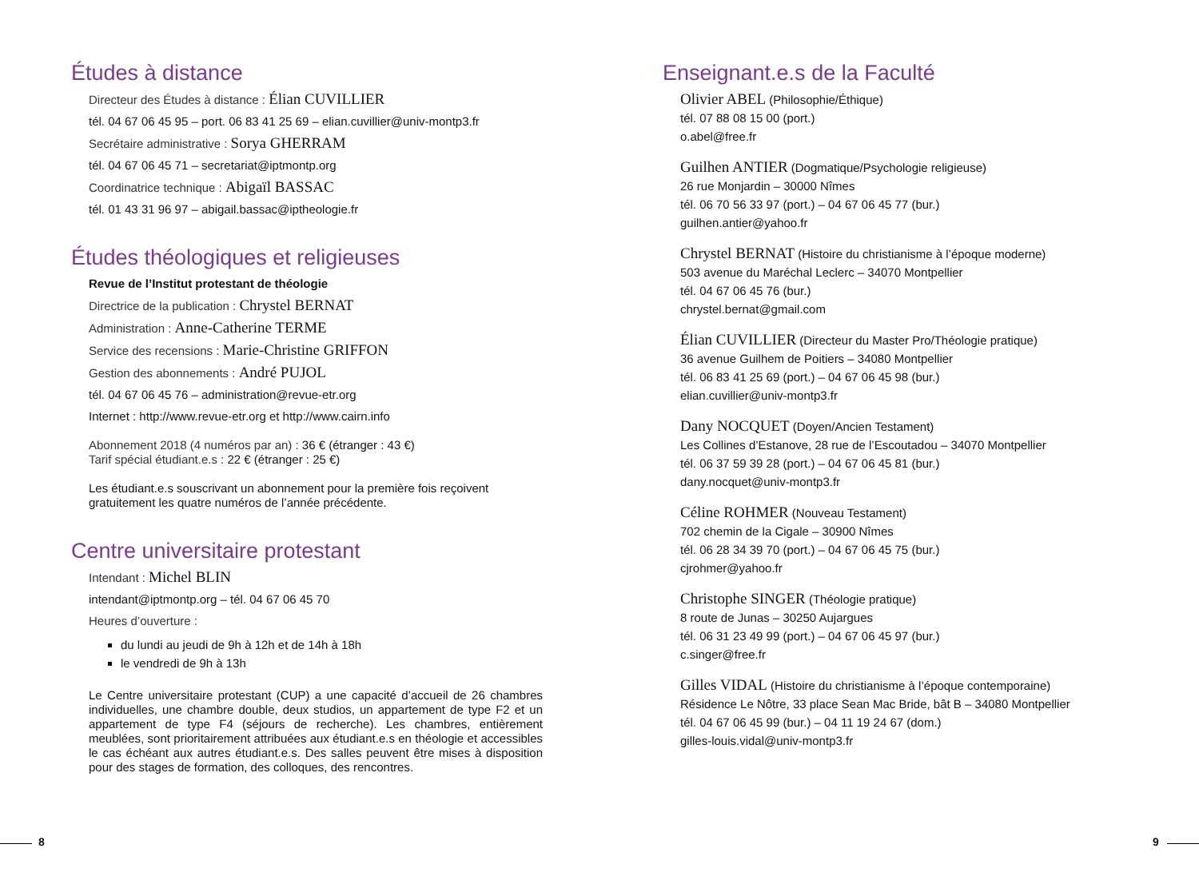Études à distance
Directeur des Études à distance : Élian CUVILLIER
tél. 04 67 06 45 95 – port. 06 83 41 25 69 – elian.cuvillier@univ-montp3.fr
Secrétaire administrative : Sorya GHERRAM
tél. 04 67 06 45 71 – secretariat@iptmontp.org
Coordinatrice technique : Abigaïl BASSAC
tél. 01 43 31 96 97 – abigail.bassac@iptheologie.fr
Études théologiques et religieuses
Revue de l’Institut protestant de théologie
Directrice de la publication : Chrystel BERNAT
Administration : Anne-Catherine TERME
Service des recensions : Marie-Christine GRIFFON
Gestion des abonnements : André PUJOL
tél. 04 67 06 45 76 – administration@revue-etr.org
Internet : http://www.revue-etr.org et http://www.cairn.info
Abonnement 2018 (4 numéros par an) : 36 € (étranger : 43 €)
Tarif spécial étudiant.e.s : 22 € (étranger : 25 €)
Les étudiant.e.s souscrivant un abonnement pour la première fois reçoivent gratuitement les quatre numéros de l’année précédente.
Centre universitaire protestant
Intendant : Michel BLIN
intendant@iptmontp.org – tél. 04 67 06 45 70
Heures d’ouverture :
du lundi au jeudi de 9h à 12h et de 14h à 18h
le vendredi de 9h à 13h
Le Centre universitaire protestant (CUP) a une capacité d’accueil de 26 chambres individuelles, une chambre double, deux studios, un appartement de type F2 et un appartement de type F4 (séjours de recherche). Les chambres, entièrement meublées, sont prioritairement attribuées aux étudiant.e.s en théologie et accessibles le cas échéant aux autres étudiant.e.s. Des salles peuvent être mises à disposition pour des stages de formation, des colloques, des rencontres.
Enseignant.e.s de la Faculté
Olivier ABEL (Philosophie/Éthique)
tél. 07 88 08 15 00 (port.)
o.abel@free.fr
Guilhen ANTIER (Dogmatique/Psychologie religieuse)
26 rue Monjardin – 30000 Nîmes
tél. 06 70 56 33 97 (port.) – 04 67 06 45 77 (bur.)
guilhen.antier@yahoo.fr
Chrystel BERNAT (Histoire du christianisme à l’époque moderne)
503 avenue du Maréchal Leclerc – 34070 Montpellier
tél. 04 67 06 45 76 (bur.)
chrystel.bernat@gmail.com
Élian CUVILLIER (Directeur du Master Pro/Théologie pratique)
36 avenue Guilhem de Poitiers – 34080 Montpellier
tél. 06 83 41 25 69 (port.) – 04 67 06 45 98 (bur.)
elian.cuvillier@univ-montp3.fr
Dany NOCQUET (Doyen/Ancien Testament)
Les Collines d’Estanove, 28 rue de l’Escoutadou – 34070 Montpellier
tél. 06 37 59 39 28 (port.) – 04 67 06 45 81 (bur.)
dany.nocquet@univ-montp3.fr
Céline ROHMER (Nouveau Testament)
702 chemin de la Cigale – 30900 Nîmes
tél. 06 28 34 39 70 (port.) – 04 67 06 45 75 (bur.)
cjrohmer@yahoo.fr
Christophe SINGER (Théologie pratique)
8 route de Junas – 30250 Aujargues
tél. 06 31 23 49 99 (port.) – 04 67 06 45 97 (bur.)
c.singer@free.fr
Gilles VIDAL (Histoire du christianisme à l’époque contemporaine)
Résidence Le Nôtre, 33 place Sean Mac Bride, bât B – 34080 Montpellier
tél. 04 67 06 45 99 (bur.) – 04 11 19 24 67 (dom.)
gilles-louis.vidal@univ-montp3.fr
8 9